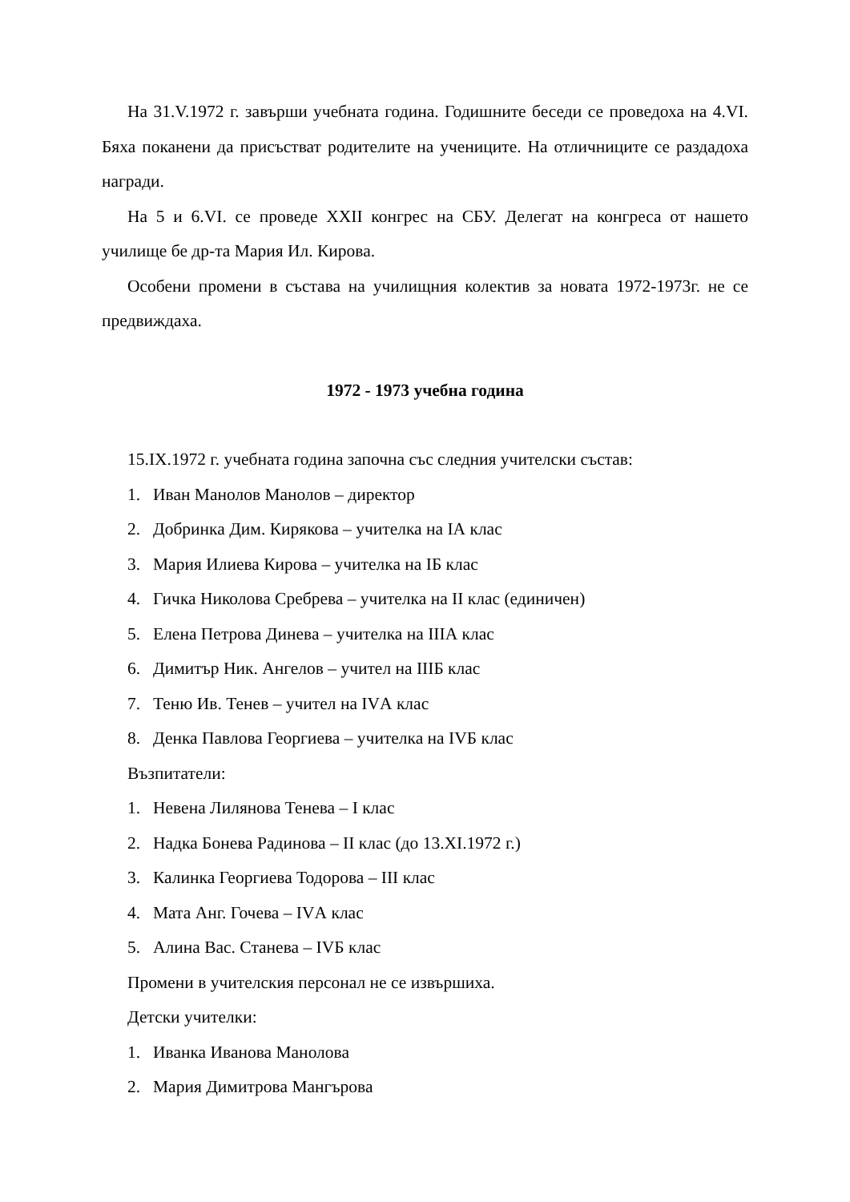На 31.V.1972 г. завърши учебната година. Годишните беседи се проведоха на 4.VI. Бяха поканени да присъстват родителите на учениците. На отличниците се раздадоха награди.
На 5 и 6.VI. се проведе XXII конгрес на СБУ. Делегат на конгреса от нашето училище бе др-та Мария Ил. Кирова.
Особени промени в състава на училищния колектив за новата 1972-1973г. не се предвиждаха.
1972 - 1973 учебна година
15.IX.1972 г. учебната година започна със следния учителски състав:
1. Иван Манолов Манолов – директор
2. Добринка Дим. Кирякова – учителка на IА клас
3. Мария Илиева Кирова – учителка на IБ клас
4. Гичка Николова Сребрева – учителка на II клас (единичен)
5. Елена Петрова Динева – учителка на IIIА клас
6. Димитър Ник. Ангелов – учител на IIIБ клас
7. Теню Ив. Тенев – учител на IVА клас
8. Денка Павлова Георгиева – учителка на IVБ клас
Възпитатели:
1. Невена Лилянова Тенева – I клас
2. Надка Бонева Радинова – II клас (до 13.XI.1972 г.)
3. Калинка Георгиева Тодорова – III клас
4. Мата Анг. Гочева – IVА клас
5. Алина Вас. Станева – IVБ клас
Промени в учителския персонал не се извършиха.
Детски учителки:
1. Иванка Иванова Манолова
2. Мария Димитрова Мангърова